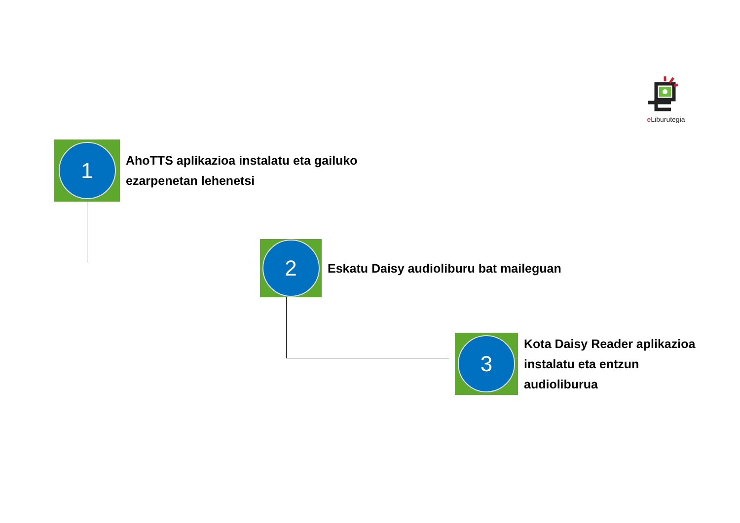e Liburutegia
1
AhoTTS aplikazioa instalatu eta gailuko
ezarpenetan lehenetsi
2
Eskatu Daisy audioliburu bat maileguan
3
Kota Daisy Reader aplikazioa
instalatu eta entzun
audioliburua